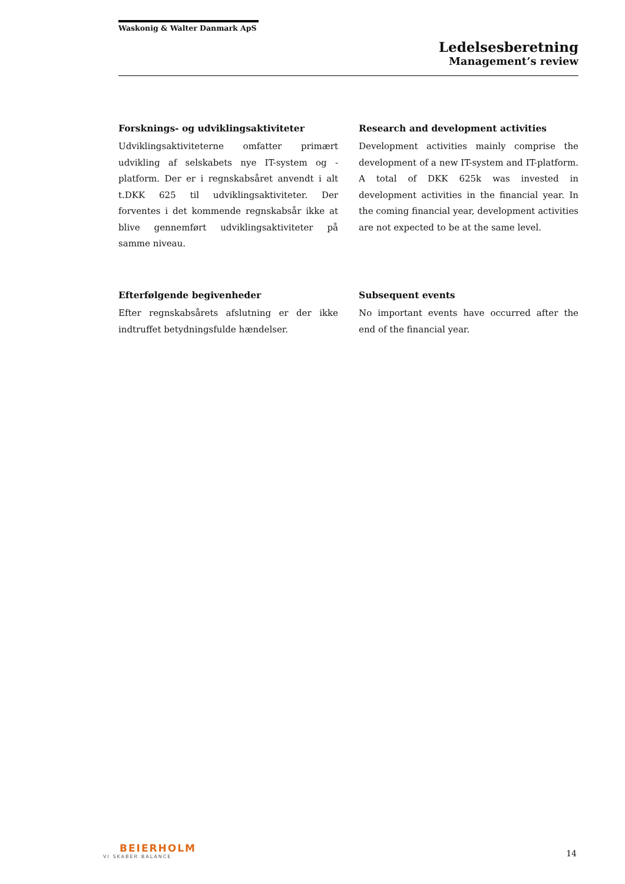Waskonig & Walter Danmark ApS
Ledelsesberetning
Management’s review
Forsknings- og udviklingsaktiviteter
Udviklingsaktiviteterne omfatter primært udvikling af selskabets nye IT-system og -platform. Der er i regnskabsåret anvendt i alt t.DKK 625 til udviklingsaktiviteter. Der forventes i det kommende regnskabsår ikke at blive gennemført udviklingsaktiviteter på samme niveau.
Efterfølgende begivenheder
Efter regnskabsårets afslutning er der ikke indtruffet betydningsfulde hændelser.
Research and development activities
Development activities mainly comprise the development of a new IT-system and IT-platform. A total of DKK 625k was invested in development activities in the financial year. In the coming financial year, development activities are not expected to be at the same level.
Subsequent events
No important events have occurred after the end of the financial year.
BEIERHOLM
VI SKABER BALANCE
14